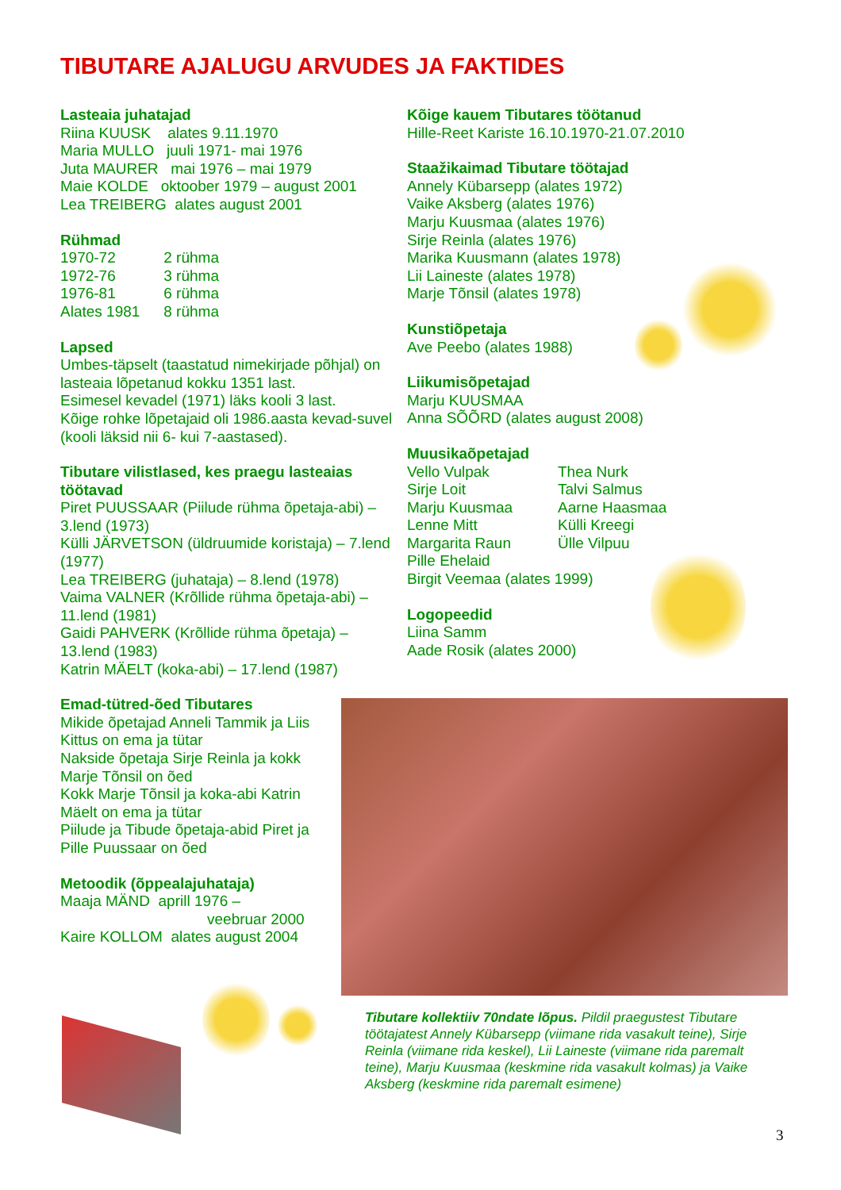TIBUTARE AJALUGU ARVUDES JA FAKTIDES
Lasteaia juhatajad
Riina KUUSK alates 9.11.1970
Maria MULLO juuli 1971- mai 1976
Juta MAURER mai 1976 – mai 1979
Maie KOLDE oktoober 1979 – august 2001
Lea TREIBERG alates august 2001
Rühmad
1970-72 2 rühma
1972-76 3 rühma
1976-81 6 rühma
Alates 1981 8 rühma
Lapsed
Umbes-täpselt (taastatud nimekirjade põhjal) on lasteaia lõpetanud kokku 1351 last.
Esimesel kevadel (1971) läks kooli 3 last.
Kõige rohke lõpetajaid oli 1986.aasta kevad-suvel (kooli läksid nii 6- kui 7-aastased).
Tibutare vilistlased, kes praegu lasteaias töötavad
Piret PUUSSAAR (Piilude rühma õpetaja-abi) – 3.lend (1973)
Külli JÄRVETSON (üldruumide koristaja) – 7.lend (1977)
Lea TREIBERG (juhataja) – 8.lend (1978)
Vaima VALNER (Krõllide rühma õpetaja-abi) – 11.lend (1981)
Gaidi PAHVERK (Krõllide rühma õpetaja) – 13.lend (1983)
Katrin MÄELT (koka-abi) – 17.lend (1987)
Emad-tütred-õed Tibutares
Mikide õpetajad Anneli Tammik ja Liis Kittus on ema ja tütar
Nakside õpetaja Sirje Reinla ja kokk Marje Tõnsil on õed
Kokk Marje Tõnsil ja koka-abi Katrin Mäelt on ema ja tütar
Piilude ja Tibude õpetaja-abid Piret ja Pille Puussaar on õed
Metoodik (õppealajuhataja)
Maaja MÄND aprill 1976 –
veebruar 2000
Kaire KOLLOM alates august 2004
Kõige kauem Tibutares töötanud
Hille-Reet Kariste 16.10.1970-21.07.2010
Staažikaimad Tibutare töötajad
Annely Kübarsepp (alates 1972)
Vaike Aksberg (alates 1976)
Marju Kuusmaa (alates 1976)
Sirje Reinla (alates 1976)
Marika Kuusmann (alates 1978)
Lii Laineste (alates 1978)
Marje Tõnsil (alates 1978)
Kunstiõpetaja
Ave Peebo (alates 1988)
Liikumisõpetajad
Marju KUUSMAA
Anna SÕÕRD (alates august 2008)
Muusikaõpetajad
Vello Vulpak
Sirje Loit
Marju Kuusmaa
Lenne Mitt
Margarita Raun
Thea Nurk
Talvi Salmus
Aarne Haasmaa
Külli Kreegi
Ülle Vilpuu
Pille Ehelaid
Birgit Veemaa (alates 1999)
Logopeedid
Liina Samm
Aade Rosik (alates 2000)
Tibutare kollektiiv 70ndate lõpus. Pildil praegustest Tibutare töötajatest Annely Kübarsepp (viimane rida vasakult teine), Sirje Reinla (viimane rida keskel), Lii Laineste (viimane rida paremalt teine), Marju Kuusmaa (keskmine rida vasakult kolmas) ja Vaike Aksberg (keskmine rida paremalt esimene)
3